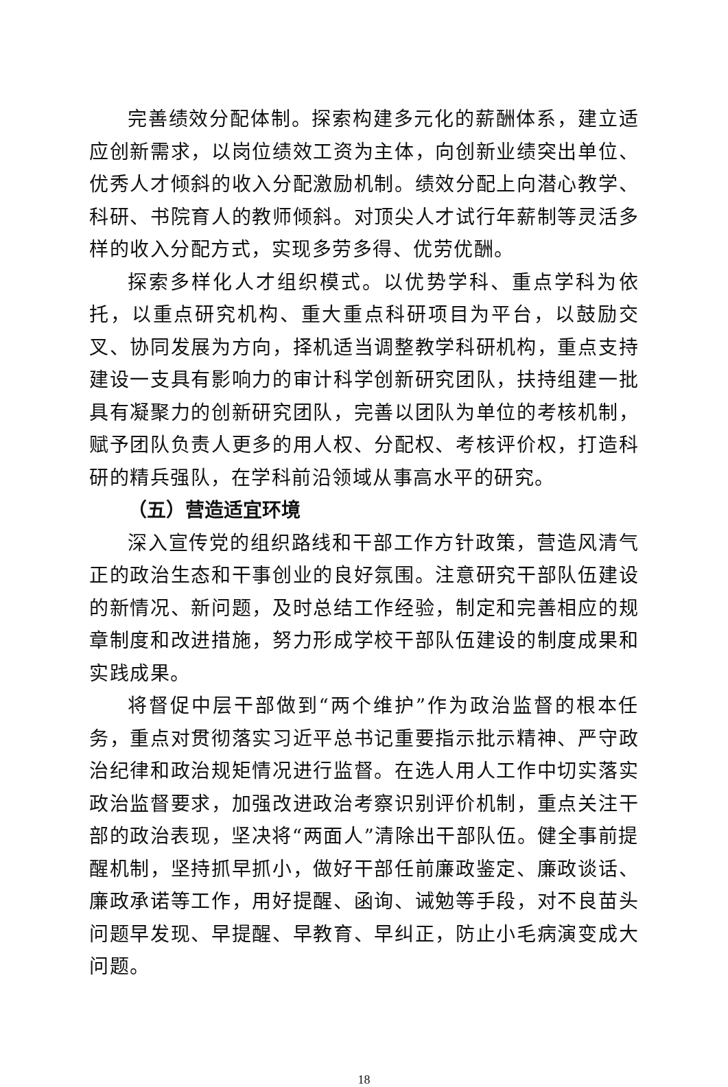完善绩效分配体制。探索构建多元化的薪酬体系，建立适应创新需求，以岗位绩效工资为主体，向创新业绩突出单位、优秀人才倾斜的收入分配激励机制。绩效分配上向潜心教学、科研、书院育人的教师倾斜。对顶尖人才试行年薪制等灵活多样的收入分配方式，实现多劳多得、优劳优酬。
探索多样化人才组织模式。以优势学科、重点学科为依托，以重点研究机构、重大重点科研项目为平台，以鼓励交叉、协同发展为方向，择机适当调整教学科研机构，重点支持建设一支具有影响力的审计科学创新研究团队，扶持组建一批具有凝聚力的创新研究团队，完善以团队为单位的考核机制，赋予团队负责人更多的用人权、分配权、考核评价权，打造科研的精兵强队，在学科前沿领域从事高水平的研究。
（五）营造适宜环境
深入宣传党的组织路线和干部工作方针政策，营造风清气正的政治生态和干事创业的良好氛围。注意研究干部队伍建设的新情况、新问题，及时总结工作经验，制定和完善相应的规章制度和改进措施，努力形成学校干部队伍建设的制度成果和实践成果。
将督促中层干部做到“两个维护”作为政治监督的根本任务，重点对贯彻落实习近平总书记重要指示批示精神、严守政治纪律和政治规矩情况进行监督。在选人用人工作中切实落实政治监督要求，加强改进政治考察识别评价机制，重点关注干部的政治表现，坚决将“两面人”清除出干部队伍。健全事前提醒机制，坚持抓早抓小，做好干部任前廉政鉴定、廉政谈话、廉政承诺等工作，用好提醒、函询、诫勉等手段，对不良苗头问题早发现、早提醒、早教育、早纠正，防止小毛病演变成大问题。
18